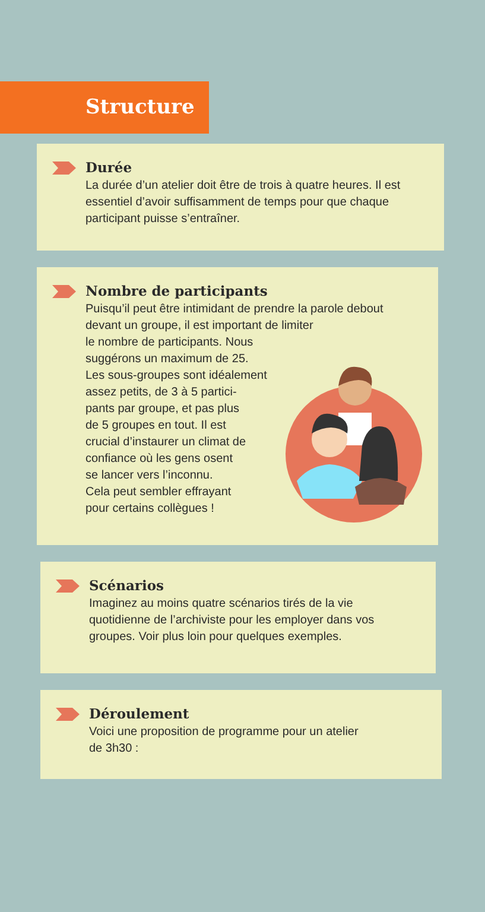Structure
Durée
La durée d’un atelier doit être de trois à quatre heures. Il est essentiel d’avoir suffisamment de temps pour que chaque participant puisse s’entraîner.
Nombre de participants
Puisqu’il peut être intimidant de prendre la parole debout devant un groupe, il est important de limiter
le nombre de participants. Nous
suggérons un maximum de 25.
Les sous-groupes sont idéalement
assez petits, de 3 à 5 partici-
pants par groupe, et pas plus
de 5 groupes en tout. Il est
crucial d’instaurer un climat de
confiance où les gens osent
se lancer vers l’inconnu.
Cela peut sembler effrayant
pour certains collègues !
Scénarios
Imaginez au moins quatre scénarios tirés de la vie quotidienne de l’archiviste pour les employer dans vos groupes. Voir plus loin pour quelques exemples.
Déroulement
Voici une proposition de programme pour un atelier
de 3h30 :